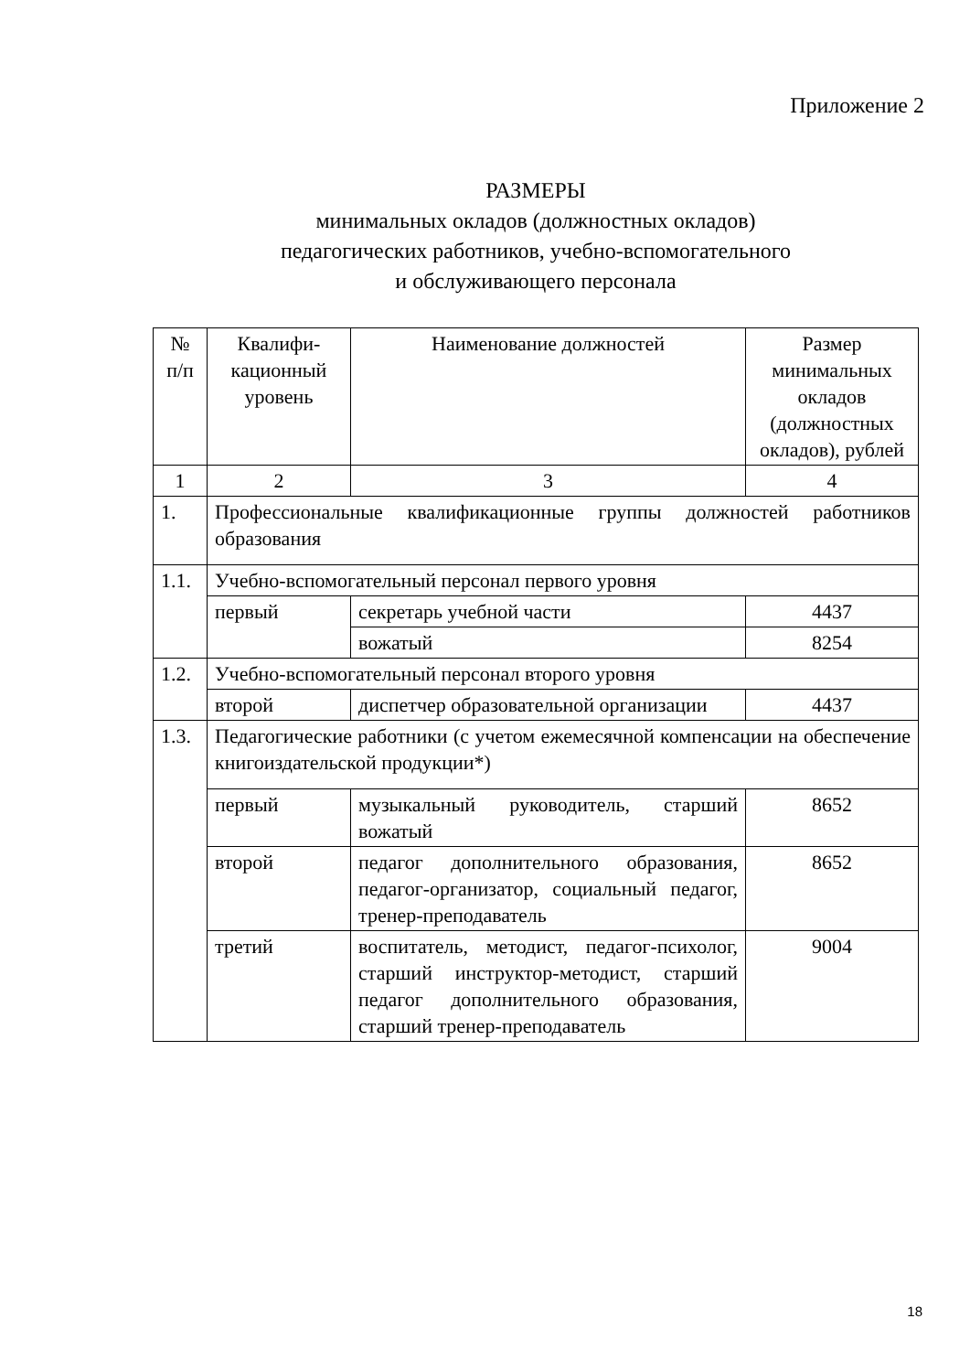Приложение 2
РАЗМЕРЫ
минимальных окладов (должностных окладов)
педагогических работников, учебно-вспомогательного
и обслуживающего персонала
| № п/п | Квалифи-кационный уровень | Наименование должностей | Размер минимальных окладов (должностных окладов), рублей |
| --- | --- | --- | --- |
| 1 | 2 | 3 | 4 |
| 1. | Профессиональные квалификационные группы должностей работников образования | | |
| 1.1. | Учебно-вспомогательный персонал первого уровня | | |
| | первый | секретарь учебной части | 4437 |
| | | вожатый | 8254 |
| 1.2. | Учебно-вспомогательный персонал второго уровня | | |
| | второй | диспетчер образовательной организации | 4437 |
| 1.3. | Педагогические работники (с учетом ежемесячной компенсации на обеспечение книгоиздательской продукции*) | | |
| | первый | музыкальный руководитель, старший вожатый | 8652 |
| | второй | педагог дополнительного образования, педагог-организатор, социальный педагог, тренер-преподаватель | 8652 |
| | третий | воспитатель, методист, педагог-психолог, старший инструктор-методист, старший педагог дополнительного образования, старший тренер-преподаватель | 9004 |
18